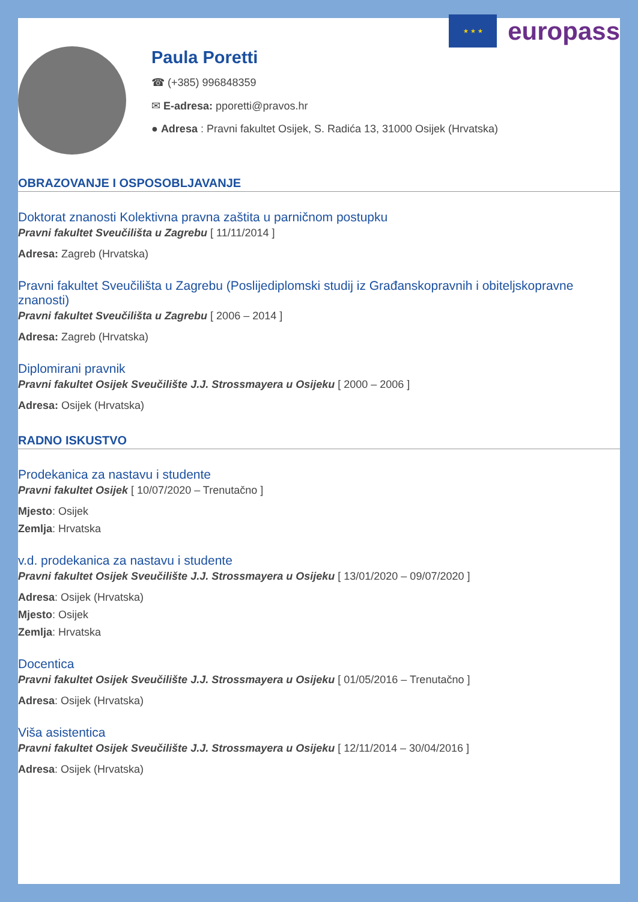★ ★ ★
europass
Paula Poretti
☎ (+385) 996848359
✉ E-adresa: pporetti@pravos.hr
● Adresa : Pravni fakultet Osijek, S. Radića 13, 31000 Osijek (Hrvatska)
OBRAZOVANJE I OSPOSOBLJAVANJE
Doktorat znanosti Kolektivna pravna zaštita u parničnom postupku
Pravni fakultet Sveučilišta u Zagrebu [ 11/11/2014 ]
Adresa: Zagreb (Hrvatska)
Pravni fakultet Sveučilišta u Zagrebu (Poslijediplomski studij iz Građanskopravnih i obiteljskopravne znanosti)
Pravni fakultet Sveučilišta u Zagrebu [ 2006 – 2014 ]
Adresa: Zagreb (Hrvatska)
Diplomirani pravnik
Pravni fakultet Osijek Sveučilište J.J. Strossmayera u Osijeku [ 2000 – 2006 ]
Adresa: Osijek (Hrvatska)
RADNO ISKUSTVO
Prodekanica za nastavu i studente
Pravni fakultet Osijek [ 10/07/2020 – Trenutačno ]
Mjesto: Osijek
Zemlja: Hrvatska
v.d. prodekanica za nastavu i studente
Pravni fakultet Osijek Sveučilište J.J. Strossmayera u Osijeku [ 13/01/2020 – 09/07/2020 ]
Adresa: Osijek (Hrvatska)
Mjesto: Osijek
Zemlja: Hrvatska
Docentica
Pravni fakultet Osijek Sveučilište J.J. Strossmayera u Osijeku [ 01/05/2016 – Trenutačno ]
Adresa: Osijek (Hrvatska)
Viša asistentica
Pravni fakultet Osijek Sveučilište J.J. Strossmayera u Osijeku [ 12/11/2014 – 30/04/2016 ]
Adresa: Osijek (Hrvatska)